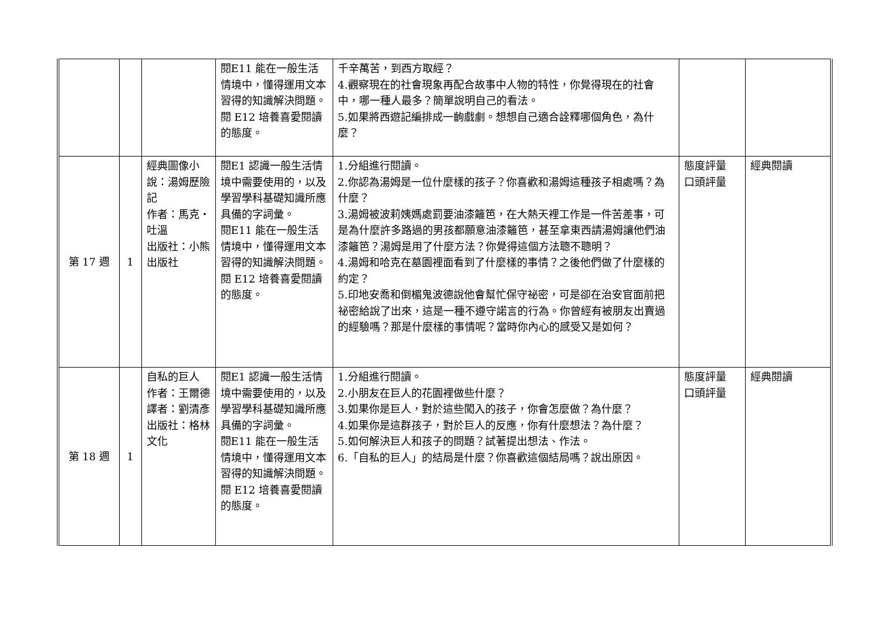| | | | 閱E11 能在一般生活情境中，懂得運用文本習得的知識解決問題。 閱 E12 培養喜愛閱讀的態度。 | 千辛萬苦，到西方取經？ 4.觀察現在的社會現象再配合故事中人物的特性，你覺得現在的社會中，哪一種人最多？簡單說明自己的看法。 5.如果將西遊記編排成一齣戲劇。想想自己適合詮釋哪個角色，為什麼？ | | |
| 第 17 週 | 1 | 經典圖像小說：湯姆歷險記 作者：馬克‧吐溫 出版社：小熊出版社 | 閱E1 認識一般生活情境中需要使用的，以及學習學科基礎知識所應具備的字詞彙。 閱E11 能在一般生活情境中，懂得運用文本習得的知識解決問題。 閱 E12 培養喜愛閱讀的態度。 | 1.分組進行閱讀。 2.你認為湯姆是一位什麼樣的孩子？你喜歡和湯姆這種孩子相處嗎？為什麼？ 3.湯姆被波莉姨媽處罰要油漆籬笆，在大熱天裡工作是一件苦差事，可是為什麼許多路過的男孩都願意油漆籬笆，甚至拿東西請湯姆讓他們油漆籬笆？湯姆是用了什麼方法？你覺得這個方法聰不聰明？ 4.湯姆和哈克在墓園裡面看到了什麼樣的事情？之後他們做了什麼樣的約定？ 5.印地安喬和倒楣鬼波德說他會幫忙保守祕密，可是卻在治安官面前把祕密給說了出來，這是一種不遵守諾言的行為。你曾經有被朋友出賣過的經驗嗎？那是什麼樣的事情呢？當時你內心的感受又是如何？ | 態度評量 口頭評量 | 經典閱讀 |
| 第 18 週 | 1 | 自私的巨人 作者：王爾德 譯者：劉清彥 出版社：格林文化 | 閱E1 認識一般生活情境中需要使用的，以及學習學科基礎知識所應具備的字詞彙。 閱E11 能在一般生活情境中，懂得運用文本習得的知識解決問題。 閱 E12 培養喜愛閱讀的態度。 | 1.分組進行閱讀。 2.小朋友在巨人的花園裡做些什麼？ 3.如果你是巨人，對於這些闖入的孩子，你會怎麼做？為什麼？ 4.如果你是這群孩子，對於巨人的反應，你有什麼想法？為什麼？ 5.如何解決巨人和孩子的問題？試著提出想法、作法。 6.「自私的巨人」的結局是什麼？你喜歡這個結局嗎？說出原因。 | 態度評量 口頭評量 | 經典閱讀 |